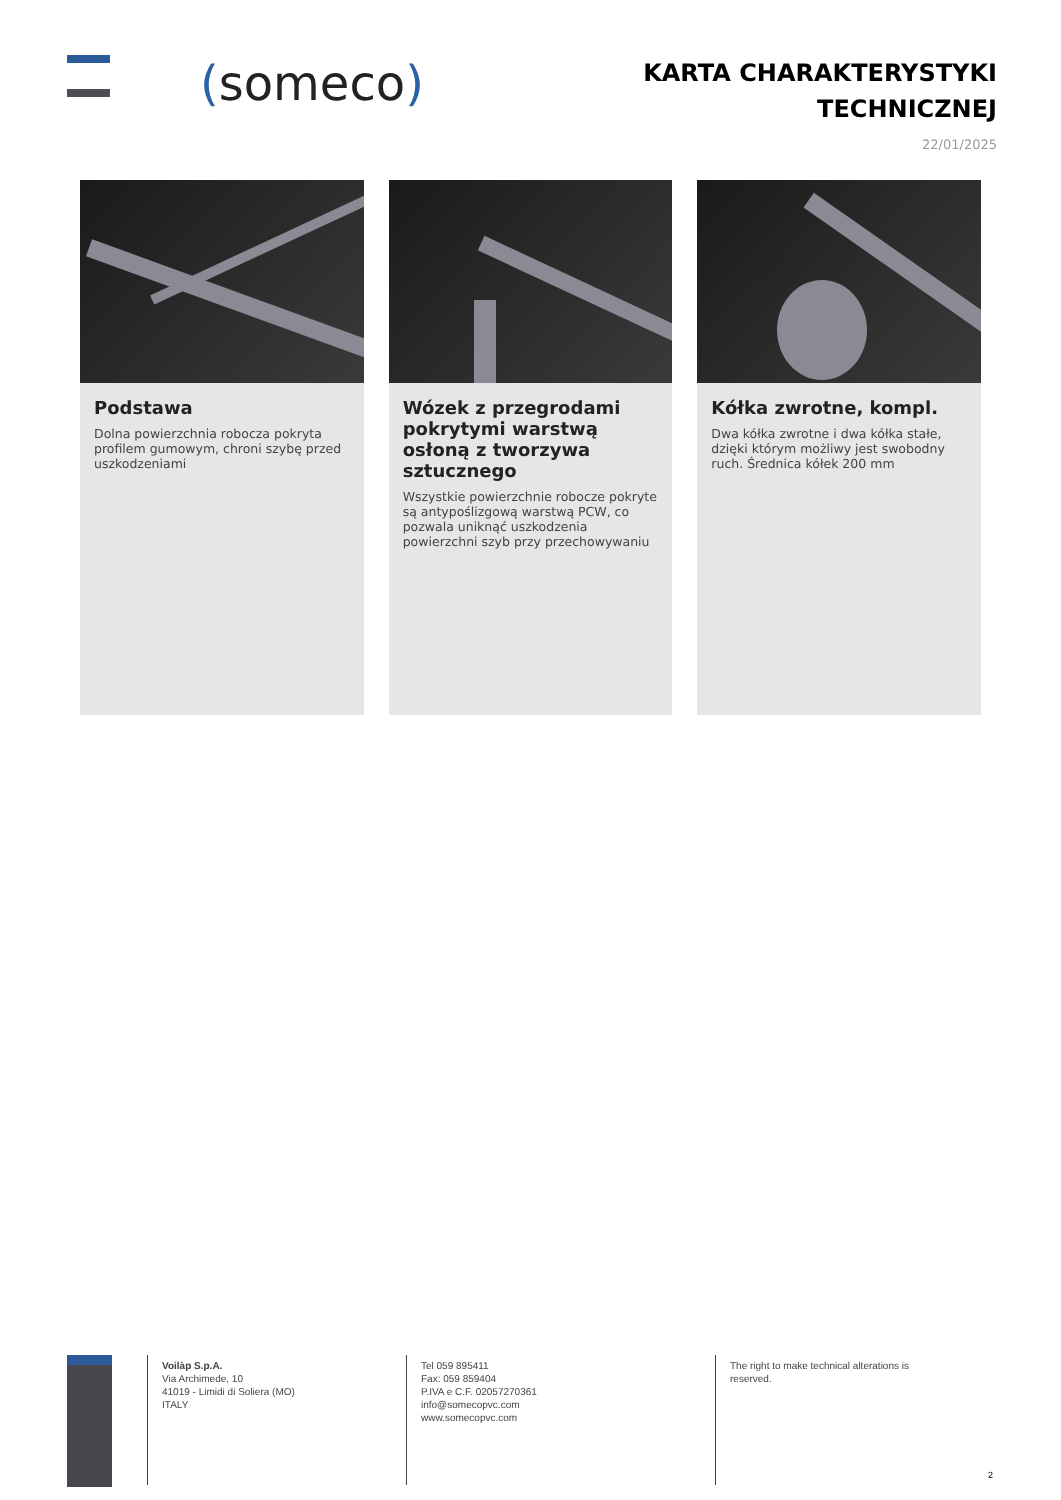(someco)
KARTA CHARAKTERYSTYKI
TECHNICZNEJ
22/01/2025
Podstawa
Dolna powierzchnia robocza pokryta profilem gumowym, chroni szybę przed uszkodzeniami
Wózek z przegrodami pokrytymi warstwą osłoną z tworzywa sztucznego
Wszystkie powierzchnie robocze pokryte są antypoślizgową warstwą PCW, co pozwala uniknąć uszkodzenia powierzchni szyb przy przechowywaniu
Kółka zwrotne, kompl.
Dwa kółka zwrotne i dwa kółka stałe, dzięki którym możliwy jest swobodny ruch. Średnica kółek 200 mm
Voilàp S.p.A.
Via Archimede, 10
41019 - Limidi di Soliera (MO)
ITALY
Tel 059 895411
Fax: 059 859404
P.IVA e C.F. 02057270361
info@somecopvc.com
www.somecopvc.com
The right to make technical alterations is reserved.
2